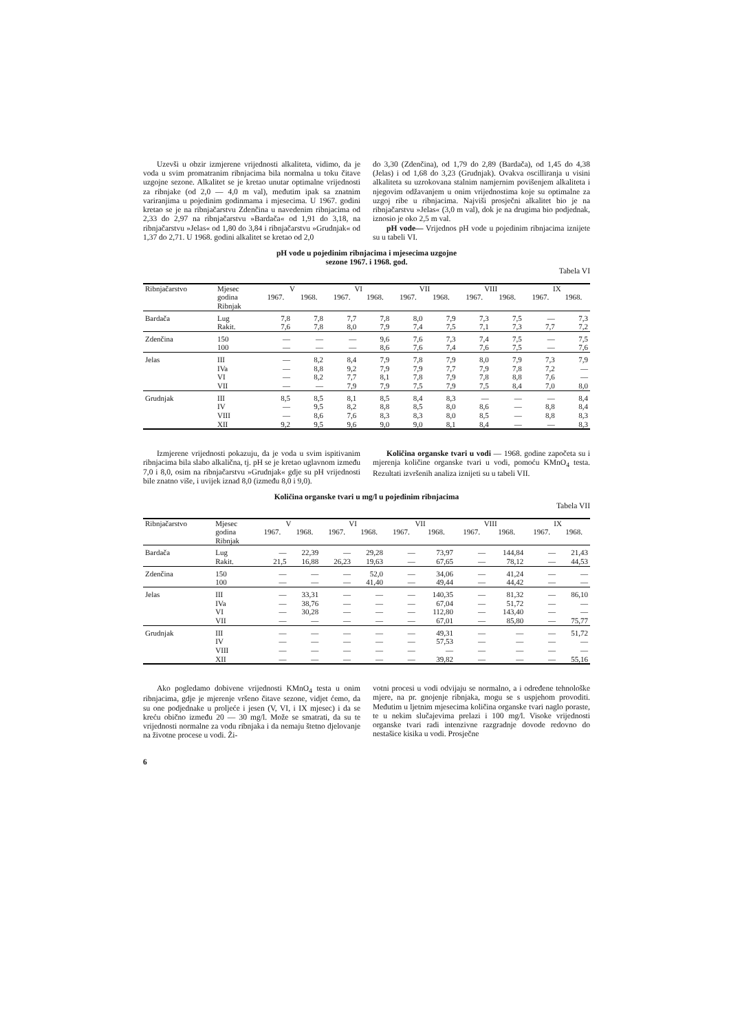Uzevši u obzir izmjerene vrijednosti alkaliteta, vidimo, da je voda u svim promatranim ribnjacima bila normalna u toku čitave uzgojne sezone. Alkalitet se je kretao unutar optimalne vrijednosti za ribnjake (od 2,0 — 4,0 m val), međutim ipak sa znatnim variranjima u pojedinim godinmama i mjesecima. U 1967. godini kretao se je na ribnjačarstvu Zdenčina u navedenim ribnjacima od 2,33 do 2,97 na ribnjačarstvu »Bardača« od 1,91 do 3,18, na ribnjačarstvu »Jelas« od 1,80 do 3,84 i ribnjačarstvu »Grudnjak« od 1,37 do 2,71. U 1968. godini alkalitet se kretao od 2,0
do 3,30 (Zdenčina), od 1,79 do 2,89 (Bardača), od 1,45 do 4,38 (Jelas) i od 1,68 do 3,23 (Grudnjak). Ovakva oscilliranja u visini alkaliteta su uzrokovana stalnim namjernim povišenjem alkaliteta i njegovim odžavanjem u onim vrijednostima koje su optimalne za uzgoj ribe u ribnjacima. Najviši prosječni alkalitet bio je na ribnjačarstvu »Jelas« (3,0 m val), dok je na drugima bio podjednak, iznosio je oko 2,5 m val.
pH vode— Vrijednos pH vode u pojedinim ribnjacima iznijete su u tabeli VI.
pH vode u pojedinim ribnjacima i mjesecima uzgojne
sezone 1967. i 1968. god.
Tabela VI
| Ribnjačarstvo | Mjesec | V | | VI | | VII | | VIII | | IX | |
| --- | --- | --- | --- | --- | --- | --- | --- | --- | --- | --- | --- |
| | godina Ribnjak | 1967. | 1968. | 1967. | 1968. | 1967. | 1968. | 1967. | 1968. | 1967. | 1968. |
| Bardača | Lug Rakit. | 7,8 7,6 | 7,8 7,8 | 7,7 8,0 | 7,8 7,9 | 8,0 7,4 | 7,9 7,5 | 7,3 7,1 | 7,5 7,3 | — 7,7 | 7,3 7,2 |
| Zdenčina | 150 100 | — — | — — | — — | 9,6 8,6 | 7,6 7,6 | 7,3 7,4 | 7,4 7,6 | 7,5 7,5 | — — | 7,5 7,6 |
| Jelas | III IVa VI VII | — — — — | 8,2 8,8 8,2 — | 8,4 9,2 7,7 7,9 | 7,9 7,9 8,1 7,9 | 7,8 7,9 7,8 7,5 | 7,9 7,7 7,9 7,9 | 8,0 7,9 7,8 7,5 | 7,9 7,8 8,8 8,4 | 7,3 7,2 7,6 7,0 | 7,9 — — 8,0 |
| Grudnjak | III IV VIII XII | 8,5 — — 9,2 | 8,5 9,5 8,6 9,5 | 8,1 8,2 7,6 9,6 | 8,5 8,8 8,3 9,0 | 8,4 8,5 8,3 9,0 | 8,3 8,0 8,0 8,1 | — 8,6 8,5 8,4 | — — — — | — 8,8 8,8 — | 8,4 8,4 8,3 8,3 |
Izmjerene vrijednosti pokazuju, da je voda u svim ispitivanim ribnjacima bila slabo alkalična, tj. pH se je kretao uglavnom između 7,0 i 8,0, osim na ribnjačarstvu »Grudnjak« gdje su pH vrijednosti bile znatno više, i uvijek iznad 8,0 (između 8,0 i 9,0).
Količina organske tvari u vodi — 1968. godine započeta su i mjerenja količine organske tvari u vodi, pomoću KMnO<sub>4</sub> testa. Rezultati izvršenih analiza iznijeti su u tabeli VII.
Količina organske tvari u mg/l u pojedinim ribnjacima
Tabela VII
| Ribnjačarstvo | Mjesec | V | | VI | | VII | | VIII | | IX | |
| --- | --- | --- | --- | --- | --- | --- | --- | --- | --- | --- | --- |
| | godina Ribnjak | 1967. | 1968. | 1967. | 1968. | 1967. | 1968. | 1967. | 1968. | 1967. | 1968. |
| Bardača | Lug Rakit. | — 21,5 | 22,39 16,88 | — 26,23 | 29,28 19,63 | — — | 73,97 67,65 | — — | 144,84 78,12 | — — | 21,43 44,53 |
| Zdenčina | 150 100 | — — | — — | — — | 52,0 41,40 | — — | 34,06 49,44 | — — | 41,24 44,42 | — — | — — |
| Jelas | III IVa VI VII | — — — — | 33,31 38,76 30,28 — | — — — — | — — — — | — — — — | 140,35 67,04 112,80 67,01 | — — — — | 81,32 51,72 143,40 85,80 | — — — — | 86,10 — — 75,77 |
| Grudnjak | III IV VIII XII | — — — — | — — — — | — — — — | — — — — | — — — — | 49,31 57,53 — 39,82 | — — — — | — — — — | — — — — | 51,72 — — 55,16 |
Ako pogledamo dobivene vrijednosti KMnO<sub>4</sub> testa u onim ribnjacima, gdje je mjerenje vršeno čitave sezone, vidjet ćemo, da su one podjednake u proljeće i jesen (V, VI, i IX mjesec) i da se kreću obično između 20 — 30 mg/l. Može se smatrati, da su te vrijednosti normalne za vodu ribnjaka i da nemaju štetno djelovanje na životne procese u vodi. Ži-
votni procesi u vodi odvijaju se normalno, a i određene tehnološke mjere, na pr. gnojenje ribnjaka, mogu se s uspjehom provoditi. Međutim u ljetnim mjesecima količina organske tvari naglo poraste, te u nekim slučajevima prelazi i 100 mg/l. Visoke vrijednosti organske tvari radi intenzivne razgradnje dovode redovno do nestašice kisika u vodi. Prosječne
6